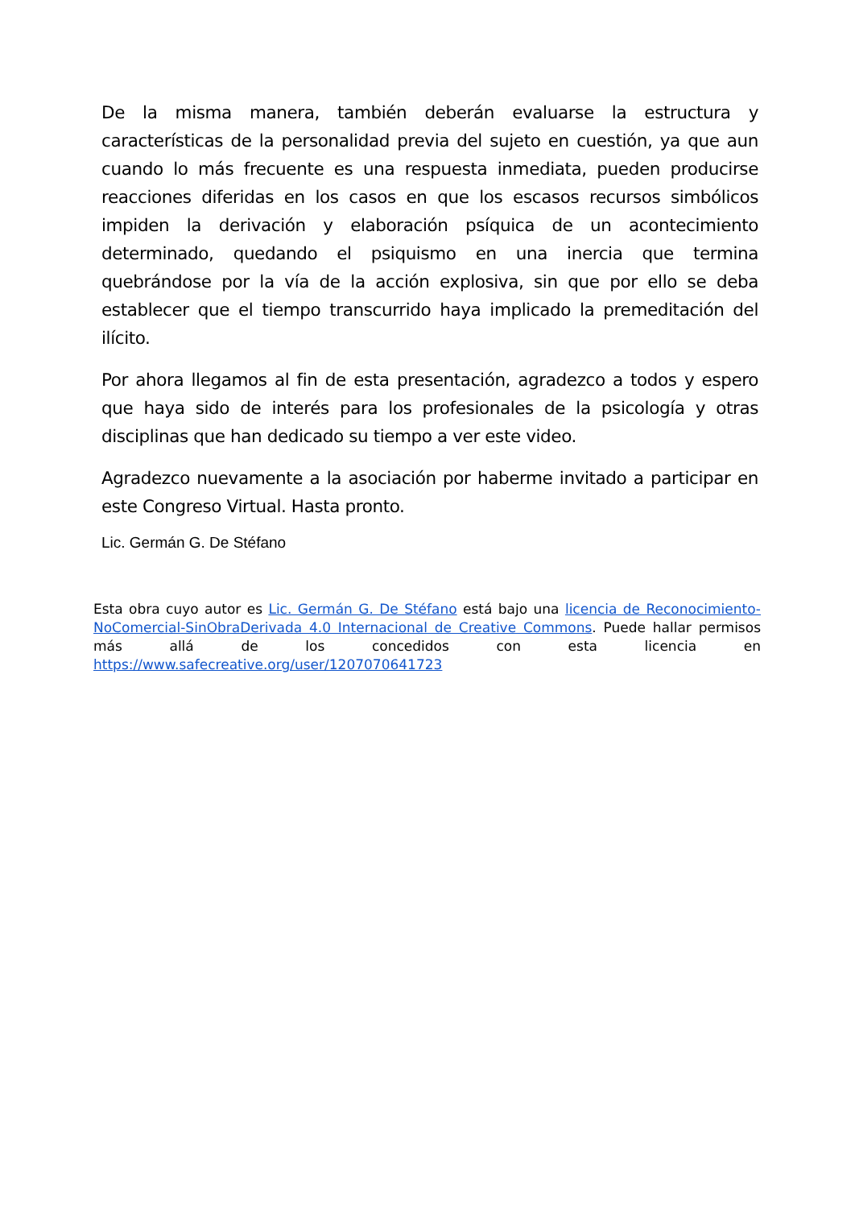De la misma manera, también deberán evaluarse la estructura y características de la personalidad previa del sujeto en cuestión, ya que aun cuando lo más frecuente es una respuesta inmediata, pueden producirse reacciones diferidas en los casos en que los escasos recursos simbólicos impiden la derivación y elaboración psíquica de un acontecimiento determinado, quedando el psiquismo en una inercia que termina quebrándose por la vía de la acción explosiva, sin que por ello se deba establecer que el tiempo transcurrido haya implicado la premeditación del ilícito.
Por ahora llegamos al fin de esta presentación, agradezco a todos y espero que haya sido de interés para los profesionales de la psicología y otras disciplinas que han dedicado su tiempo a ver este video.
Agradezco nuevamente a la asociación por haberme invitado a participar en este Congreso Virtual. Hasta pronto.
Lic. Germán G. De Stéfano
Esta obra cuyo autor es Lic. Germán G. De Stéfano está bajo una licencia de Reconocimiento-NoComercial-SinObraDerivada 4.0 Internacional de Creative Commons. Puede hallar permisos más allá de los concedidos con esta licencia en https://www.safecreative.org/user/1207070641723